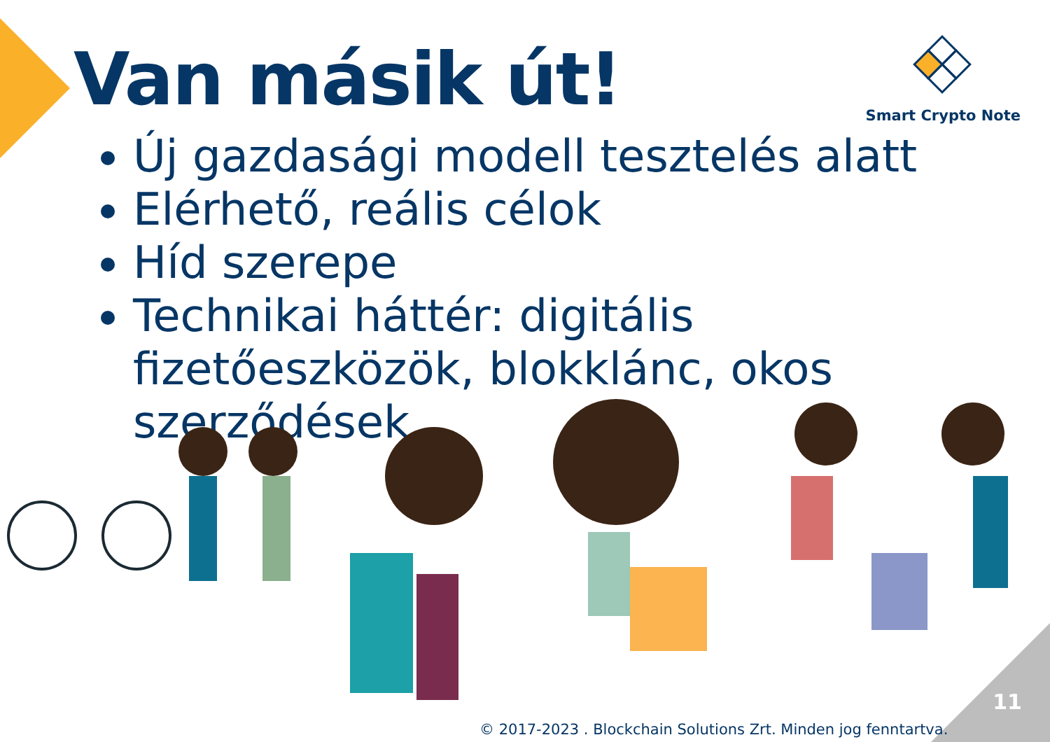Van másik út! Smart Crypto Note
Új gazdasági modell tesztelés alatt
Elérhető, reális célok
Híd szerepe
Technikai háttér: digitális fizetőeszközök, blokklánc, okos szerződések
11
© 2017-2023 . Blockchain Solutions Zrt. Minden jog fenntartva.